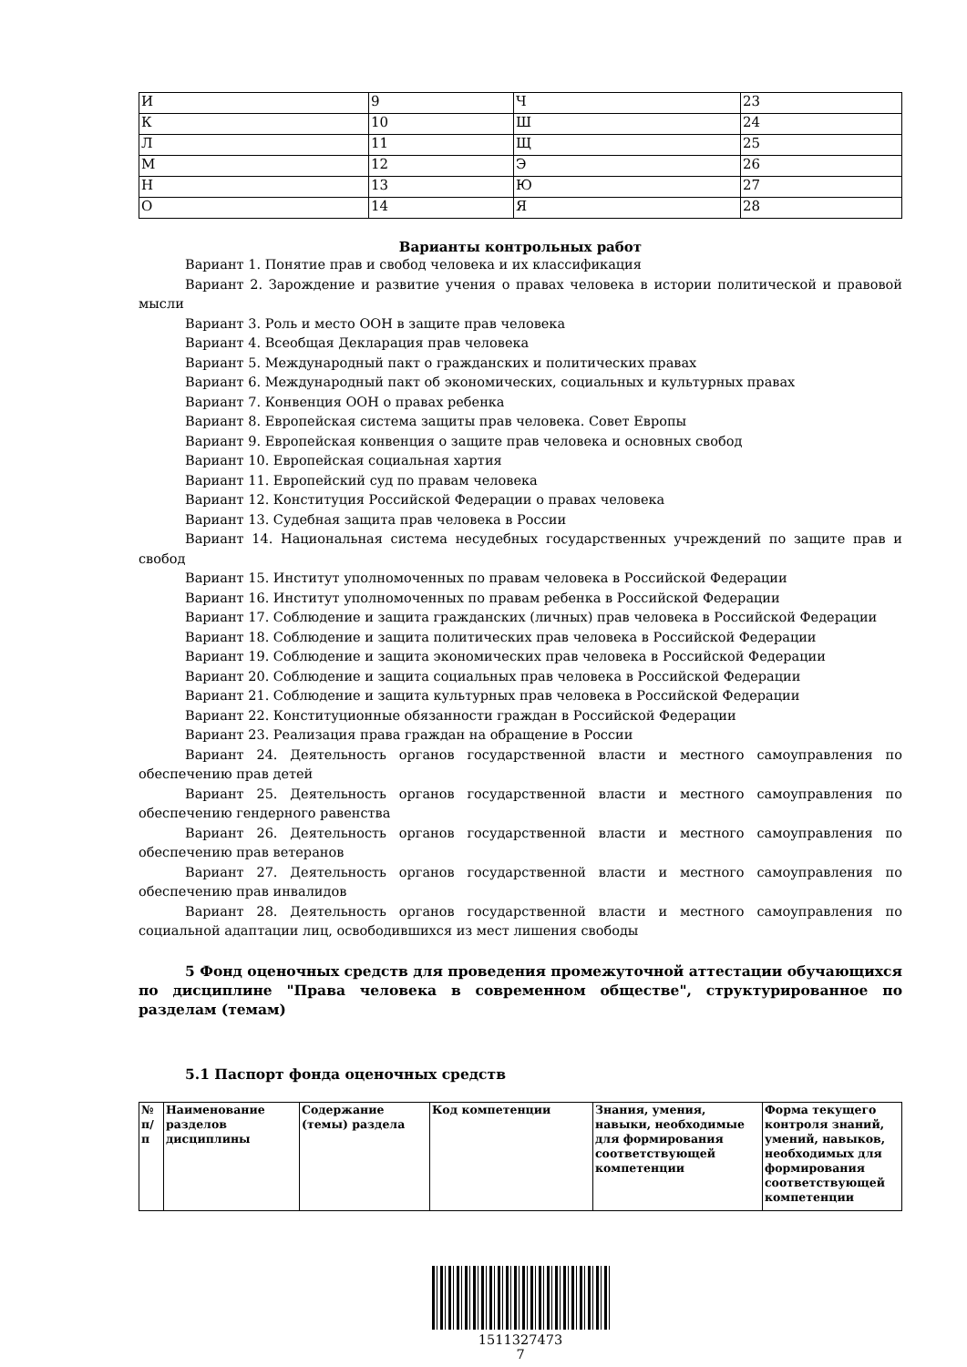| И | 9 | Ч | 23 |
| К | 10 | Ш | 24 |
| Л | 11 | Щ | 25 |
| М | 12 | Э | 26 |
| Н | 13 | Ю | 27 |
| О | 14 | Я | 28 |
Варианты контрольных работ
Вариант 1. Понятие прав и свобод человека и их классификация
Вариант 2. Зарождение и развитие учения о правах человека в истории политической и правовой мысли
Вариант 3. Роль и место ООН в защите прав человека
Вариант 4. Всеобщая Декларация прав человека
Вариант 5. Международный пакт о гражданских и политических правах
Вариант 6. Международный пакт об экономических, социальных и культурных правах
Вариант 7. Конвенция ООН о правах ребенка
Вариант 8. Европейская система защиты прав человека. Совет Европы
Вариант 9. Европейская конвенция о защите прав человека и основных свобод
Вариант 10. Европейская социальная хартия
Вариант 11. Европейский суд по правам человека
Вариант 12. Конституция Российской Федерации о правах человека
Вариант 13. Судебная защита прав человека в России
Вариант 14. Национальная система несудебных государственных учреждений по защите прав и свобод
Вариант 15. Институт уполномоченных по правам человека в Российской Федерации
Вариант 16. Институт уполномоченных по правам ребенка в Российской Федерации
Вариант 17. Соблюдение и защита гражданских (личных) прав человека в Российской Федерации
Вариант 18. Соблюдение и защита политических прав человека в Российской Федерации
Вариант 19. Соблюдение и защита экономических прав человека в Российской Федерации
Вариант 20. Соблюдение и защита социальных прав человека в Российской Федерации
Вариант 21. Соблюдение и защита культурных прав человека в Российской Федерации
Вариант 22. Конституционные обязанности граждан в Российской Федерации
Вариант 23. Реализация права граждан на обращение в России
Вариант 24. Деятельность органов государственной власти и местного самоуправления по обеспечению прав детей
Вариант 25. Деятельность органов государственной власти и местного самоуправления по обеспечению гендерного равенства
Вариант 26. Деятельность органов государственной власти и местного самоуправления по обеспечению прав ветеранов
Вариант 27. Деятельность органов государственной власти и местного самоуправления по обеспечению прав инвалидов
Вариант 28. Деятельность органов государственной власти и местного самоуправления по социальной адаптации лиц, освободившихся из мест лишения свободы
5 Фонд оценочных средств для проведения промежуточной аттестации обучающихся по дисциплине "Права человека в современном обществе", структурированное по разделам (темам)
5.1 Паспорт фонда оценочных средств
| № п/п | Наименование разделов дисциплины | Содержание (темы) раздела | Код компетенции | Знания, умения, навыки, необходимые для формирования соответствующей компетенции | Форма текущего контроля знаний, умений, навыков, необходимых для формирования соответствующей компетенции |
| --- | --- | --- | --- | --- | --- |
1511327473
7